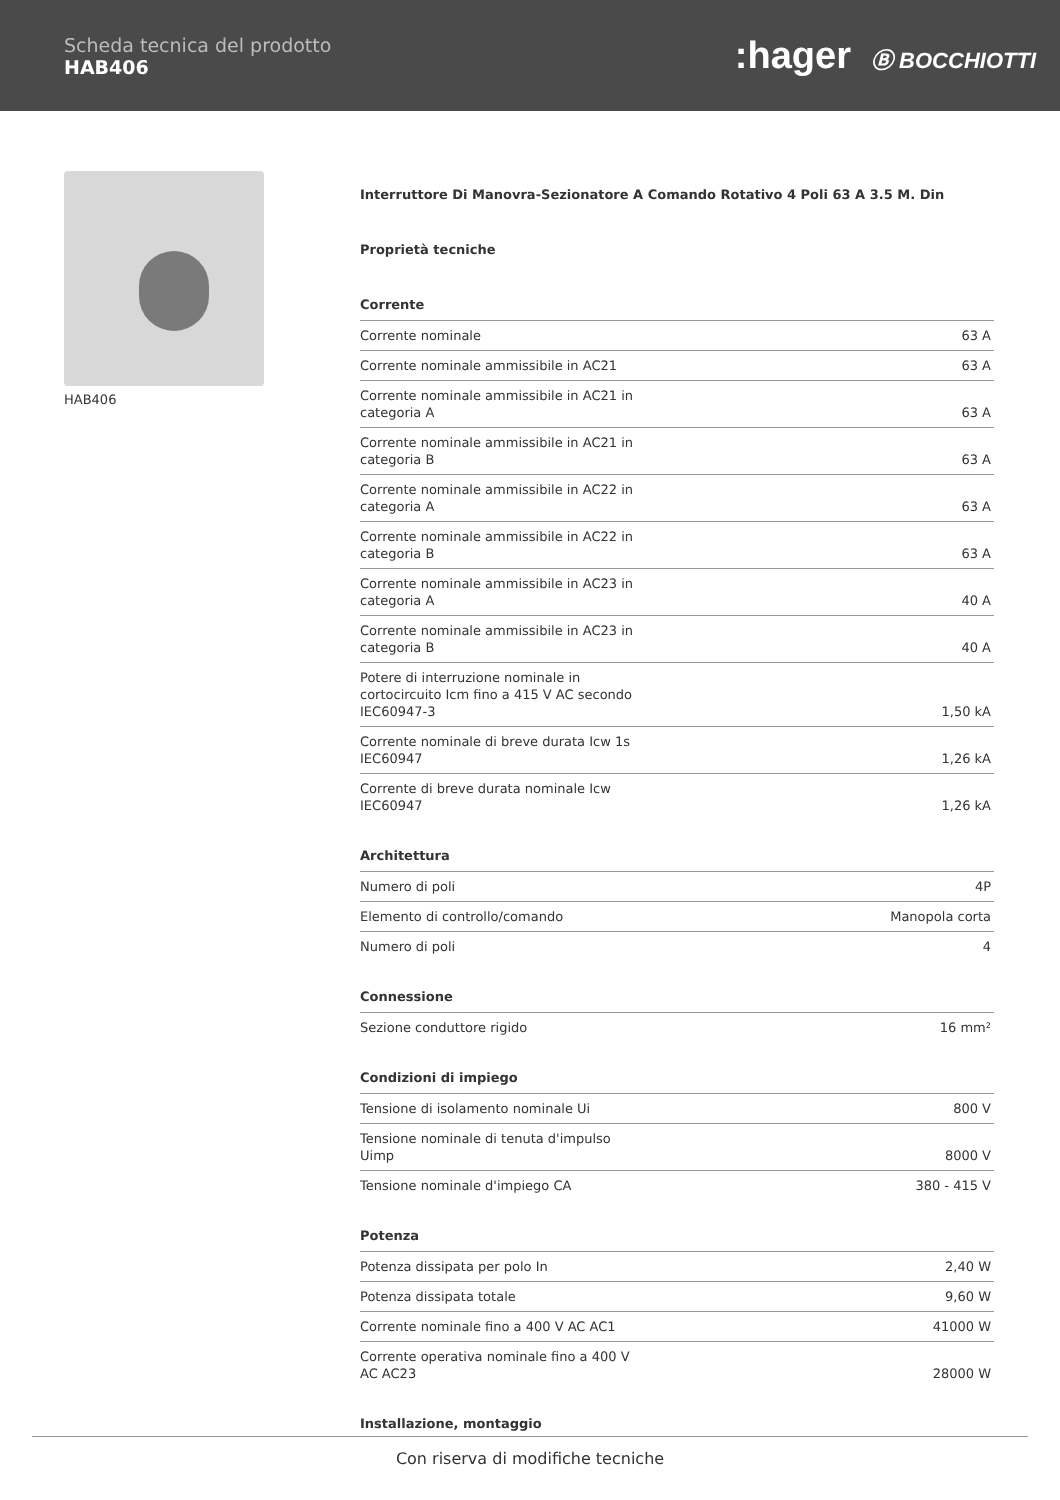Scheda tecnica del prodotto
HAB406
:hager Ⓑ BOCCHIOTTI
HAB406
Interruttore Di Manovra-Sezionatore A Comando Rotativo 4 Poli 63 A 3.5 M. Din
Proprietà tecniche
Corrente
| Corrente nominale | 63 A |
| Corrente nominale ammissibile in AC21 | 63 A |
| Corrente nominale ammissibile in AC21 in categoria A | 63 A |
| Corrente nominale ammissibile in AC21 in categoria B | 63 A |
| Corrente nominale ammissibile in AC22 in categoria A | 63 A |
| Corrente nominale ammissibile in AC22 in categoria B | 63 A |
| Corrente nominale ammissibile in AC23 in categoria A | 40 A |
| Corrente nominale ammissibile in AC23 in categoria B | 40 A |
| Potere di interruzione nominale in cortocircuito Icm fino a 415 V AC secondo IEC60947-3 | 1,50 kA |
| Corrente nominale di breve durata Icw 1s IEC60947 | 1,26 kA |
| Corrente di breve durata nominale Icw IEC60947 | 1,26 kA |
Architettura
| Numero di poli | 4P |
| Elemento di controllo/comando | Manopola corta |
| Numero di poli | 4 |
Connessione
| Sezione conduttore rigido | 16 mm² |
Condizioni di impiego
| Tensione di isolamento nominale Ui | 800 V |
| Tensione nominale di tenuta d'impulso Uimp | 8000 V |
| Tensione nominale d'impiego CA | 380 - 415 V |
Potenza
| Potenza dissipata per polo In | 2,40 W |
| Potenza dissipata totale | 9,60 W |
| Corrente nominale fino a 400 V AC AC1 | 41000 W |
| Corrente operativa nominale fino a 400 V AC AC23 | 28000 W |
Installazione, montaggio
Con riserva di modifiche tecniche